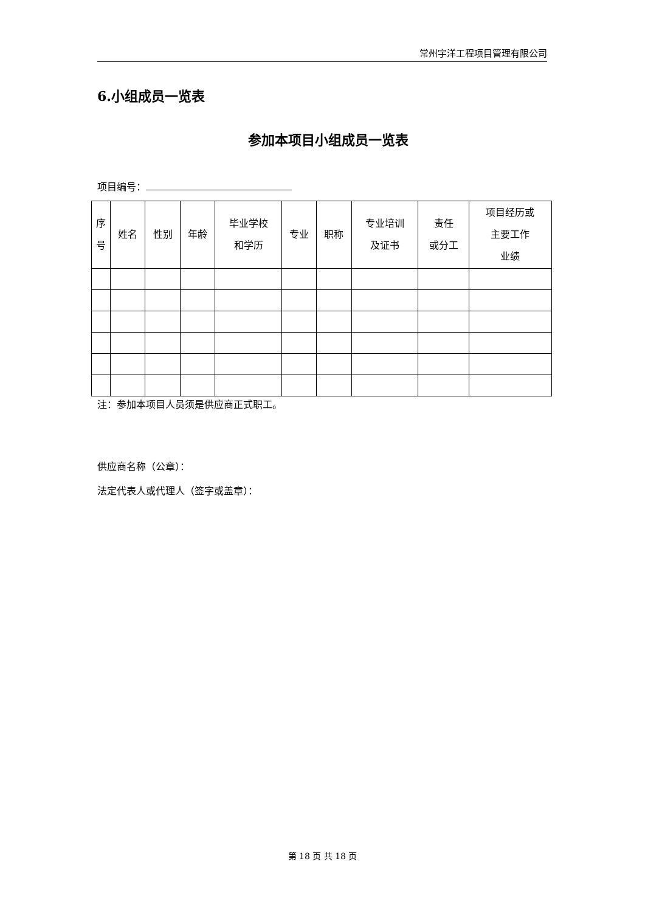常州宇洋工程项目管理有限公司
6.小组成员一览表
参加本项目小组成员一览表
项目编号：
| 序 号 | 姓名 | 性别 | 年龄 | 毕业学校 和学历 | 专业 | 职称 | 专业培训 及证书 | 责任 或分工 | 项目经历或 主要工作 业绩 |
| --- | --- | --- | --- | --- | --- | --- | --- | --- | --- |
注：参加本项目人员须是供应商正式职工。
供应商名称（公章）：
法定代表人或代理人（签字或盖章）：
第 18 页 共 18 页